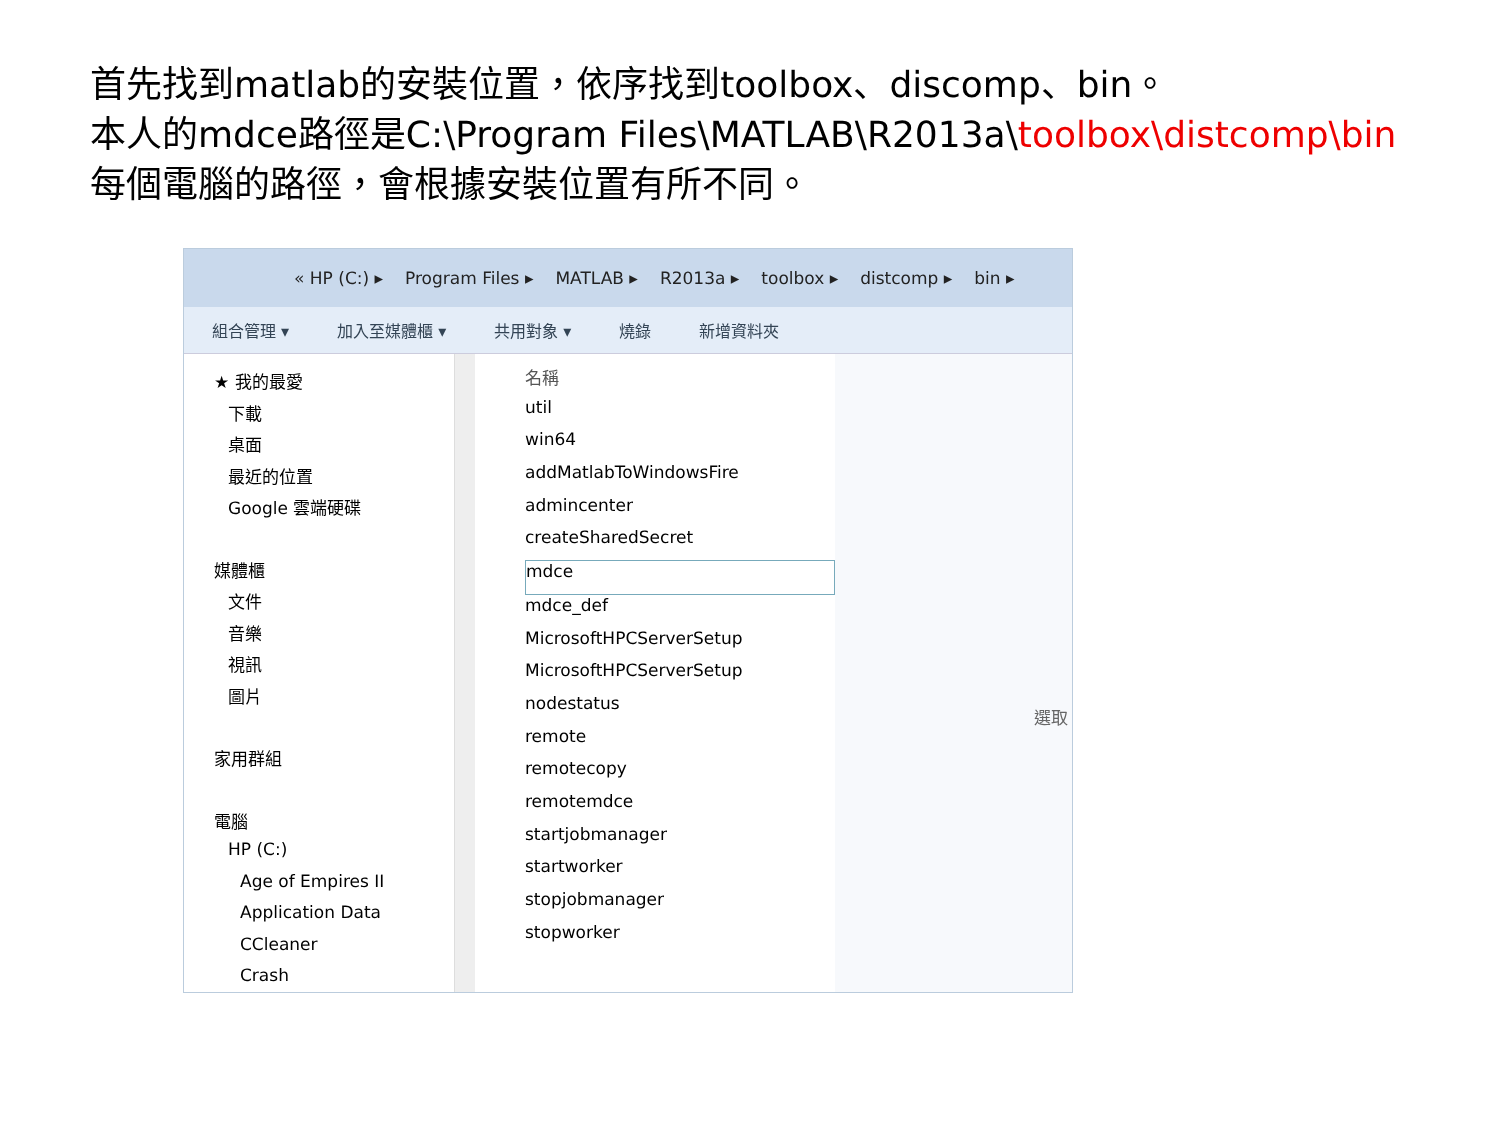首先找到matlab的安裝位置，依序找到toolbox、discomp、bin。
本人的mdce路徑是C:\Program Files\MATLAB\R2013a\toolbox\distcomp\bin
每個電腦的路徑，會根據安裝位置有所不同。
« HP (C:) ▸ Program Files ▸ MATLAB ▸ R2013a ▸ toolbox ▸ distcomp ▸ bin ▸
組合管理 ▾ 加入至媒體櫃 ▾ 共用對象 ▾ 燒錄 新增資料夾
★ 我的最愛
下載
桌面
最近的位置
Google 雲端硬碟
媒體櫃
文件
音樂
視訊
圖片
家用群組
電腦
HP (C:)
Age of Empires II
Application Data
CCleaner
Crash
名稱
util
win64
addMatlabToWindowsFire
admincenter
createSharedSecret
mdce
mdce_def
MicrosoftHPCServerSetup
MicrosoftHPCServerSetup
nodestatus
remote
remotecopy
remotemdce
startjobmanager
startworker
stopjobmanager
stopworker
選取